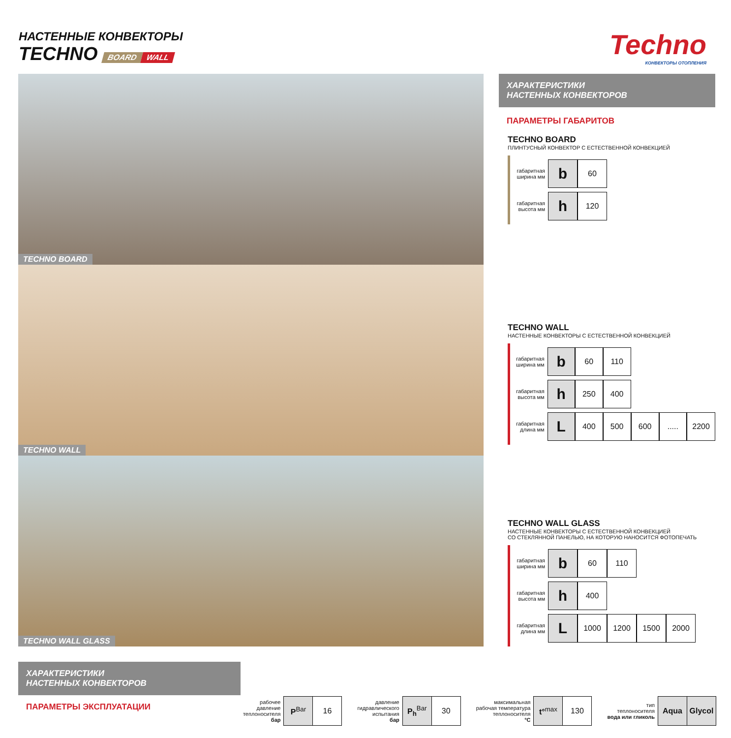НАСТЕННЫЕ КОНВЕКТОРЫ
TECHNO BOARD WALL
Techno
КОНВЕКТОРЫ ОТОПЛЕНИЯ
TECHNO BOARD
TECHNO WALL
TECHNO WALL GLASS
ХАРАКТЕРИСТИКИ
НАСТЕННЫХ КОНВЕКТОРОВ
ПАРАМЕТРЫ ГАБАРИТОВ
TECHNO BOARD
ПЛИНТУСНЫЙ КОНВЕКТОР С ЕСТЕСТВЕННОЙ КОНВЕКЦИЕЙ
| габаритная ширина мм | b | 60 |
| габаритная высота мм | h | 120 |
TECHNO WALL
НАСТЕННЫЕ КОНВЕКТОРЫ С ЕСТЕСТВЕННОЙ КОНВЕКЦИЕЙ
| габаритная ширина мм | b | 60 | 110 | | | |
| габаритная высота мм | h | 250 | 400 | | | |
| габаритная длина мм | L | 400 | 500 | 600 | ..... | 2200 |
TECHNO WALL GLASS
НАСТЕННЫЕ КОНВЕКТОРЫ С ЕСТЕСТВЕННОЙ КОНВЕКЦИЕЙ
СО СТЕКЛЯННОЙ ПАНЕЛЬЮ, НА КОТОРУЮ НАНОСИТСЯ ФОТОПЕЧАТЬ
| габаритная ширина мм | b | 60 | 110 | | |
| габаритная высота мм | h | 400 | | | |
| габаритная длина мм | L | 1000 | 1200 | 1500 | 2000 |
ХАРАКТЕРИСТИКИ
НАСТЕННЫХ КОНВЕКТОРОВ
ПАРАМЕТРЫ ЭКСПЛУАТАЦИИ
| рабочее давление теплоносителя бар | P<sup>Bar</sup> | 16 |
| давление гидравлического испытания бар | P<sub>h</sub><sup>Bar</sup> | 30 |
| максимальная рабочая температура теплоносителя °C | t°<sup>max</sup> | 130 |
| тип теплоносителя вода или гликоль | Aqua | Glycol |